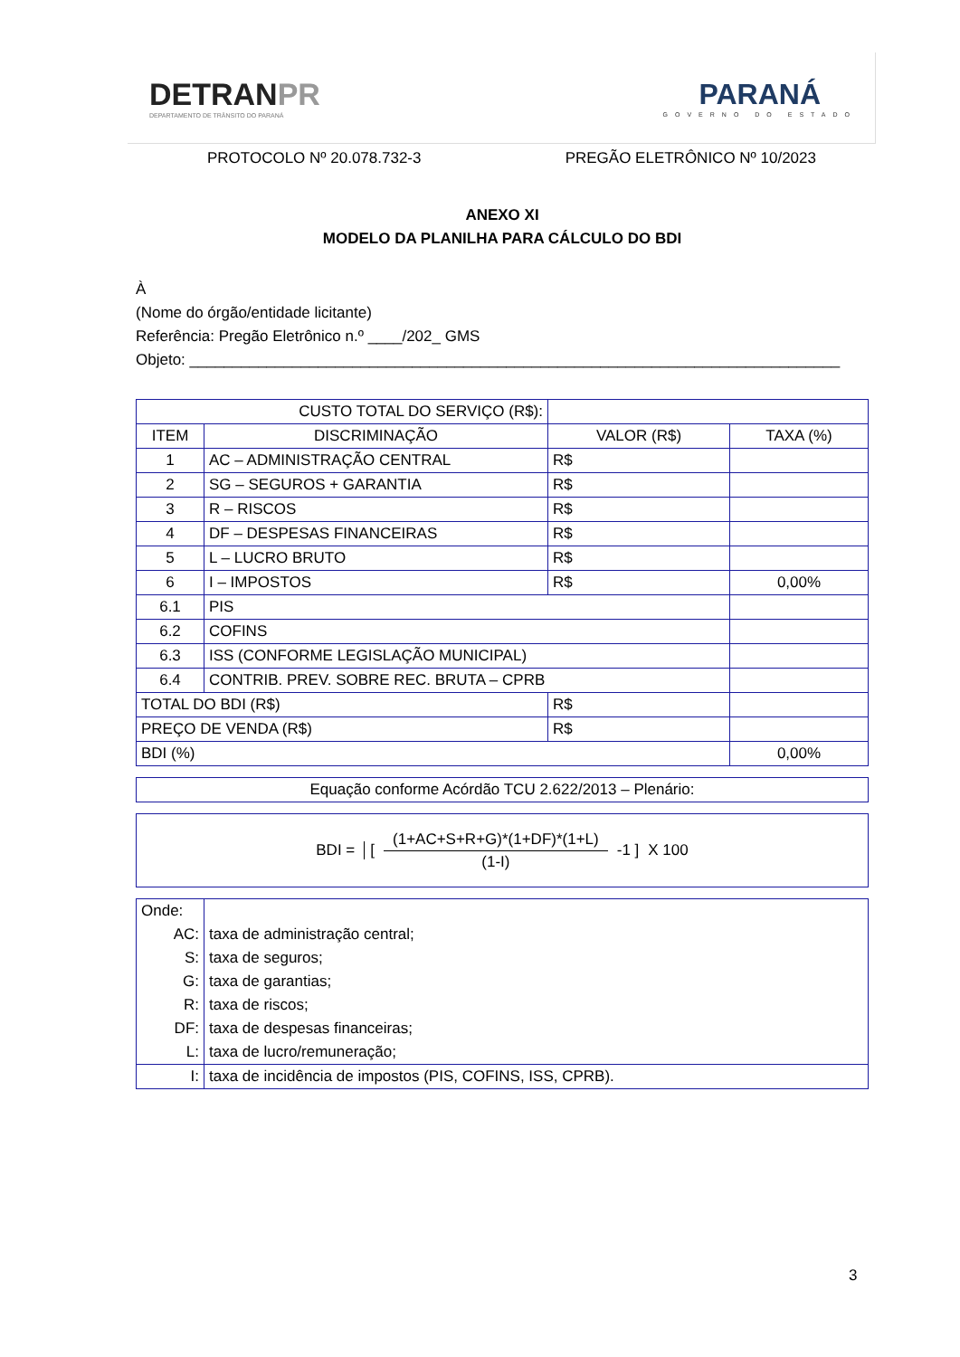DETRANPR
DEPARTAMENTO DE TRÂNSITO DO PARANÁ
PARANÁ
GOVERNO DO ESTADO
PROTOCOLO Nº 20.078.732-3 PREGÃO ELETRÔNICO Nº 10/2023
ANEXO XI
MODELO DA PLANILHA PARA CÁLCULO DO BDI
À
(Nome do órgão/entidade licitante)
Referência: Pregão Eletrônico n.º ____/202_ GMS
Objeto: ____________________________________________________________________________
| CUSTO TOTAL DO SERVIÇO (R$): | | | |
| ITEM | DISCRIMINAÇÃO | VALOR (R$) | TAXA (%) |
| 1 | AC – ADMINISTRAÇÃO CENTRAL | R$ | |
| 2 | SG – SEGUROS + GARANTIA | R$ | |
| 3 | R – RISCOS | R$ | |
| 4 | DF – DESPESAS FINANCEIRAS | R$ | |
| 5 | L – LUCRO BRUTO | R$ | |
| 6 | I – IMPOSTOS | R$ | 0,00% |
| 6.1 | PIS | | |
| 6.2 | COFINS | | |
| 6.3 | ISS (CONFORME LEGISLAÇÃO MUNICIPAL) | | |
| 6.4 | CONTRIB. PREV. SOBRE REC. BRUTA – CPRB | | |
| TOTAL DO BDI (R$) | | R$ | |
| PREÇO DE VENDA (R$) | | R$ | |
| BDI (%) | | | 0,00% |
| Equação conforme Acórdão TCU 2.622/2013 – Plenário: |
BDI = [(1+AC+S+R+G)*(1+DF)*(1+L) (1-I) -1 ] X 100
| Onde: | |
| AC: | taxa de administração central; |
| S: | taxa de seguros; |
| G: | taxa de garantias; |
| R: | taxa de riscos; |
| DF: | taxa de despesas financeiras; |
| L: | taxa de lucro/remuneração; |
| I: | taxa de incidência de impostos (PIS, COFINS, ISS, CPRB). |
3